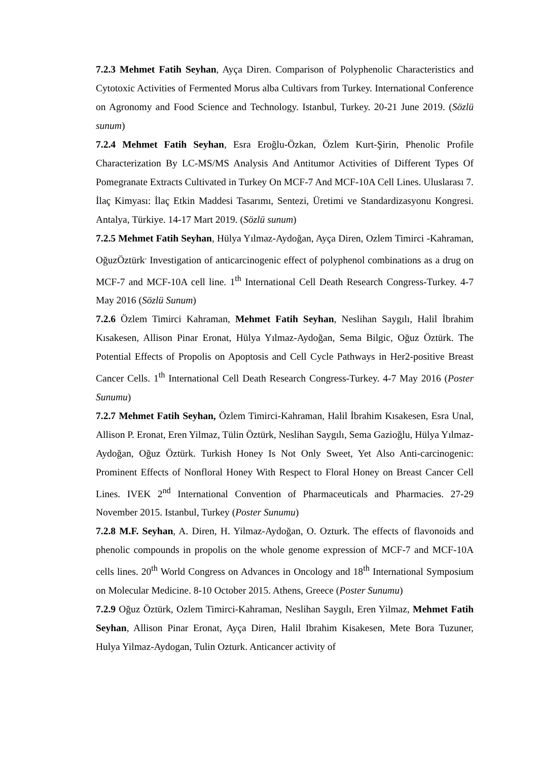7.2.3 Mehmet Fatih Seyhan, Ayça Diren. Comparison of Polyphenolic Characteristics and Cytotoxic Activities of Fermented Morus alba Cultivars from Turkey. International Conference on Agronomy and Food Science and Technology. Istanbul, Turkey. 20-21 June 2019. (Sözlü sunum)
7.2.4 Mehmet Fatih Seyhan, Esra Eroğlu-Özkan, Özlem Kurt-Şirin, Phenolic Profile Characterization By LC-MS/MS Analysis And Antitumor Activities of Different Types Of Pomegranate Extracts Cultivated in Turkey On MCF-7 And MCF-10A Cell Lines. Uluslarası 7. İlaç Kimyası: İlaç Etkin Maddesi Tasarımı, Sentezi, Üretimi ve Standardizasyonu Kongresi. Antalya, Türkiye. 14-17 Mart 2019. (Sözlü sunum)
7.2.5 Mehmet Fatih Seyhan, Hülya Yılmaz-Aydoğan, Ayça Diren, Ozlem Timirci -Kahraman, OğuzÖztürk<sup>.</sup> Investigation of anticarcinogenic effect of polyphenol combinations as a drug on MCF-7 and MCF-10A cell line. 1<sup>th</sup> International Cell Death Research Congress-Turkey. 4-7 May 2016 (Sözlü Sunum)
7.2.6 Özlem Timirci Kahraman, Mehmet Fatih Seyhan, Neslihan Saygılı, Halil İbrahim Kısakesen, Allison Pinar Eronat, Hülya Yılmaz-Aydoğan, Sema Bilgic, Oğuz Öztürk. The Potential Effects of Propolis on Apoptosis and Cell Cycle Pathways in Her2-positive Breast Cancer Cells. 1<sup>th</sup> International Cell Death Research Congress-Turkey. 4-7 May 2016 (Poster Sunumu)
7.2.7 Mehmet Fatih Seyhan, Özlem Timirci-Kahraman, Halil İbrahim Kısakesen, Esra Unal, Allison P. Eronat, Eren Yilmaz, Tülin Öztürk, Neslihan Saygılı, Sema Gazioğlu, Hülya Yılmaz-Aydoğan, Oğuz Öztürk. Turkish Honey Is Not Only Sweet, Yet Also Anti-carcinogenic: Prominent Effects of Nonfloral Honey With Respect to Floral Honey on Breast Cancer Cell Lines. IVEK 2<sup>nd</sup> International Convention of Pharmaceuticals and Pharmacies. 27-29 November 2015. Istanbul, Turkey (Poster Sunumu)
7.2.8 M.F. Seyhan, A. Diren, H. Yilmaz-Aydoğan, O. Ozturk. The effects of flavonoids and phenolic compounds in propolis on the whole genome expression of MCF-7 and MCF-10A cells lines. 20<sup>th</sup> World Congress on Advances in Oncology and 18<sup>th</sup> International Symposium on Molecular Medicine. 8-10 October 2015. Athens, Greece (Poster Sunumu)
7.2.9 Oğuz Öztürk, Ozlem Timirci-Kahraman, Neslihan Saygılı, Eren Yilmaz, Mehmet Fatih Seyhan, Allison Pinar Eronat, Ayça Diren, Halil Ibrahim Kisakesen, Mete Bora Tuzuner, Hulya Yilmaz-Aydogan, Tulin Ozturk. Anticancer activity of